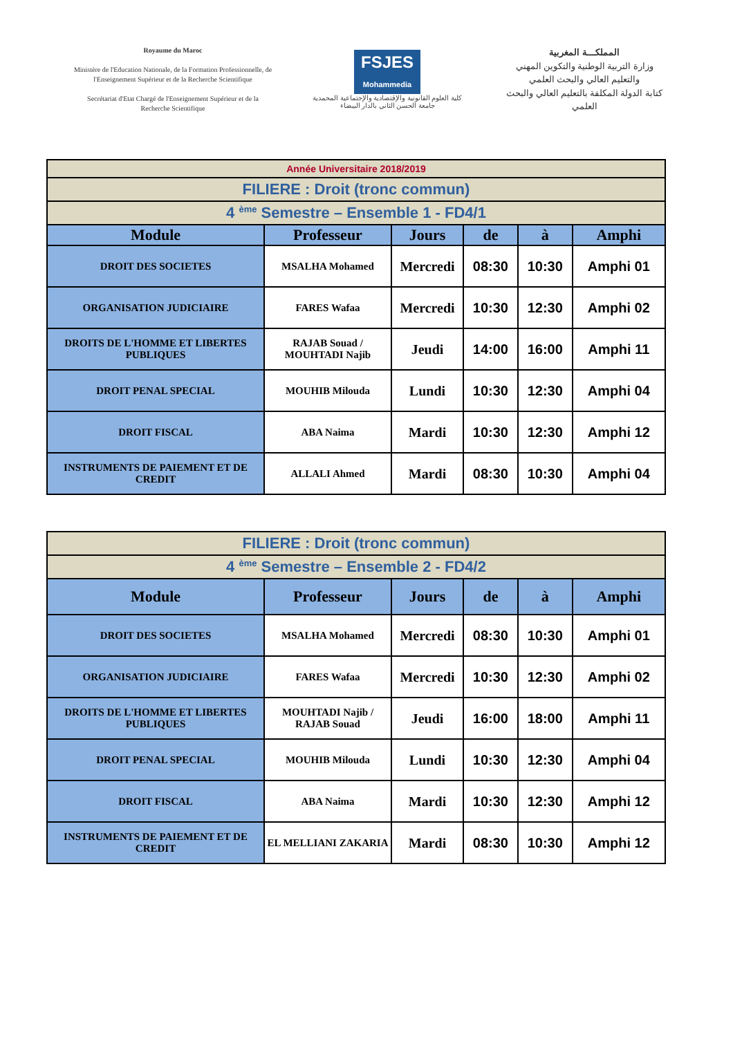Royaume du Maroc
Ministère de l'Education Nationale, de la Formation Professionnelle, de l'Enseignement Supérieur et de la Recherche Scientifique
Secrétariat d'Etat Chargé de l'Enseignement Supérieur et de la Recherche Scientifique
FSJES
Mohammedia
كلية العلوم القانونية والإقتصادية والإجتماعية المحمدية
جامعة الحسن الثاني بالدار البيضاء
المملكـــة المغربية
وزارة التربية الوطنية والتكوين المهني والتعليم العالي والبحث العلمي
كتابة الدولة المكلفة بالتعليم العالي والبحث العلمي
| Année Universitaire 2018/2019 | | | | | |
| FILIERE : Droit (tronc commun) | | | | | |
| 4 <sup>ème</sup> Semestre – Ensemble 1 - FD4/1 | | | | | |
| Module | Professeur | Jours | de | à | Amphi |
| DROIT DES SOCIETES | MSALHA Mohamed | Mercredi | 08:30 | 10:30 | Amphi 01 |
| ORGANISATION JUDICIAIRE | FARES Wafaa | Mercredi | 10:30 | 12:30 | Amphi 02 |
| DROITS DE L'HOMME ET LIBERTES PUBLIQUES | RAJAB Souad / MOUHTADI Najib | Jeudi | 14:00 | 16:00 | Amphi 11 |
| DROIT PENAL SPECIAL | MOUHIB Milouda | Lundi | 10:30 | 12:30 | Amphi 04 |
| DROIT FISCAL | ABA Naima | Mardi | 10:30 | 12:30 | Amphi 12 |
| INSTRUMENTS DE PAIEMENT ET DE CREDIT | ALLALI Ahmed | Mardi | 08:30 | 10:30 | Amphi 04 |
| FILIERE : Droit (tronc commun) | | | | | |
| 4 <sup>ème</sup> Semestre – Ensemble 2 - FD4/2 | | | | | |
| Module | Professeur | Jours | de | à | Amphi |
| DROIT DES SOCIETES | MSALHA Mohamed | Mercredi | 08:30 | 10:30 | Amphi 01 |
| ORGANISATION JUDICIAIRE | FARES Wafaa | Mercredi | 10:30 | 12:30 | Amphi 02 |
| DROITS DE L'HOMME ET LIBERTES PUBLIQUES | MOUHTADI Najib / RAJAB Souad | Jeudi | 16:00 | 18:00 | Amphi 11 |
| DROIT PENAL SPECIAL | MOUHIB Milouda | Lundi | 10:30 | 12:30 | Amphi 04 |
| DROIT FISCAL | ABA Naima | Mardi | 10:30 | 12:30 | Amphi 12 |
| INSTRUMENTS DE PAIEMENT ET DE CREDIT | EL MELLIANI ZAKARIA | Mardi | 08:30 | 10:30 | Amphi 12 |